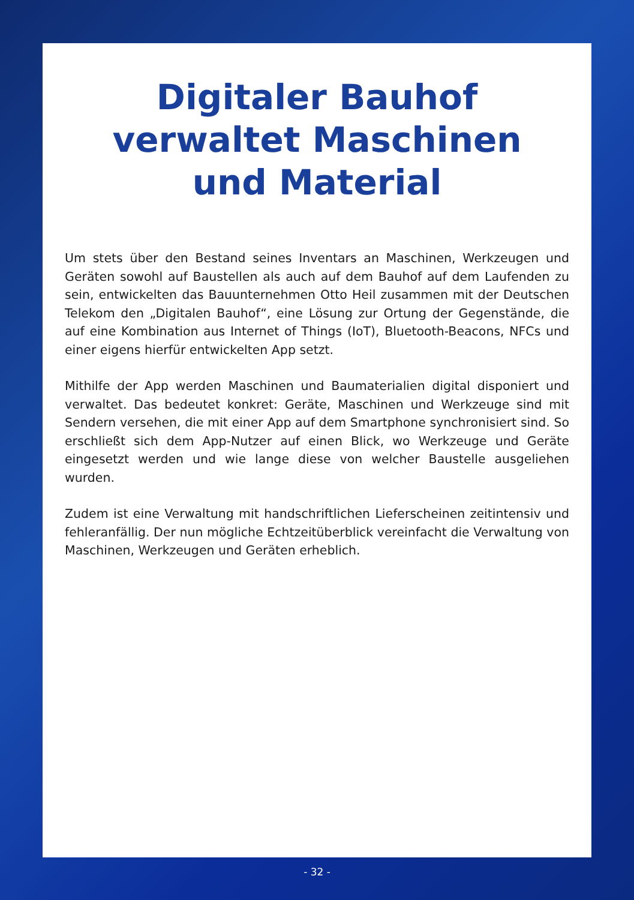Digitaler Bauhof
verwaltet Maschinen
und Material
Um stets über den Bestand seines Inventars an Maschinen, Werkzeugen und Geräten sowohl auf Baustellen als auch auf dem Bauhof auf dem Laufenden zu sein, entwickelten das Bauunternehmen Otto Heil zusammen mit der Deutschen Telekom den „Digitalen Bauhof“, eine Lösung zur Ortung der Gegenstände, die auf eine Kombination aus Internet of Things (IoT), Bluetooth-Beacons, NFCs und einer eigens hierfür entwickelten App setzt.
Mithilfe der App werden Maschinen und Baumaterialien digital disponiert und verwaltet. Das bedeutet konkret: Geräte, Maschinen und Werkzeuge sind mit Sendern versehen, die mit einer App auf dem Smartphone synchronisiert sind. So erschließt sich dem App-Nutzer auf einen Blick, wo Werkzeuge und Geräte eingesetzt werden und wie lange diese von welcher Baustelle ausgeliehen wurden.
Zudem ist eine Verwaltung mit handschriftlichen Lieferscheinen zeitintensiv und fehleranfällig. Der nun mögliche Echtzeitüberblick vereinfacht die Verwaltung von Maschinen, Werkzeugen und Geräten erheblich.
- 32 -